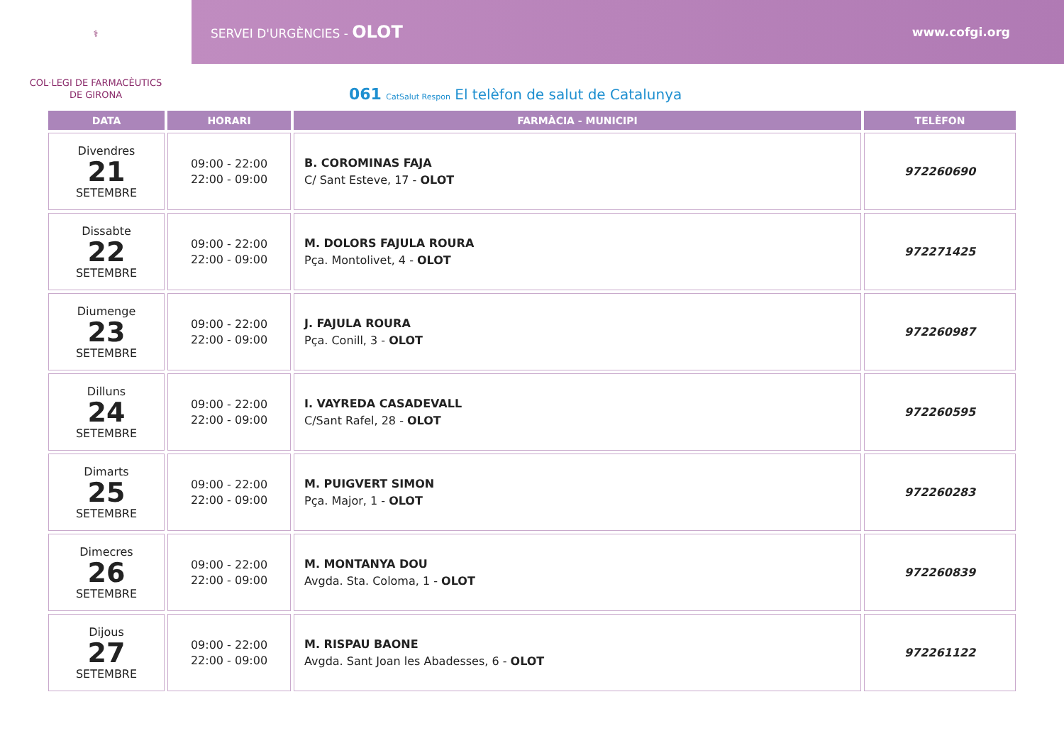⚕
SERVEI D'URGÈNCIES - OLOT www.cofgi.org
COL·LEGI DE FARMACÈUTICS
DE GIRONA
061 CatSalut Respon El telèfon de salut de Catalunya
| DATA | HORARI | FARMÀCIA - MUNICIPI | TELÈFON |
| --- | --- | --- | --- |
| Divendres 21 SETEMBRE | 09:00 - 22:00 22:00 - 09:00 | B. COROMINAS FAJA C/ Sant Esteve, 17 - OLOT | 972260690 |
| Dissabte 22 SETEMBRE | 09:00 - 22:00 22:00 - 09:00 | M. DOLORS FAJULA ROURA Pça. Montolivet, 4 - OLOT | 972271425 |
| Diumenge 23 SETEMBRE | 09:00 - 22:00 22:00 - 09:00 | J. FAJULA ROURA Pça. Conill, 3 - OLOT | 972260987 |
| Dilluns 24 SETEMBRE | 09:00 - 22:00 22:00 - 09:00 | I. VAYREDA CASADEVALL C/Sant Rafel, 28 - OLOT | 972260595 |
| Dimarts 25 SETEMBRE | 09:00 - 22:00 22:00 - 09:00 | M. PUIGVERT SIMON Pça. Major, 1 - OLOT | 972260283 |
| Dimecres 26 SETEMBRE | 09:00 - 22:00 22:00 - 09:00 | M. MONTANYA DOU Avgda. Sta. Coloma, 1 - OLOT | 972260839 |
| Dijous 27 SETEMBRE | 09:00 - 22:00 22:00 - 09:00 | M. RISPAU BAONE Avgda. Sant Joan les Abadesses, 6 - OLOT | 972261122 |